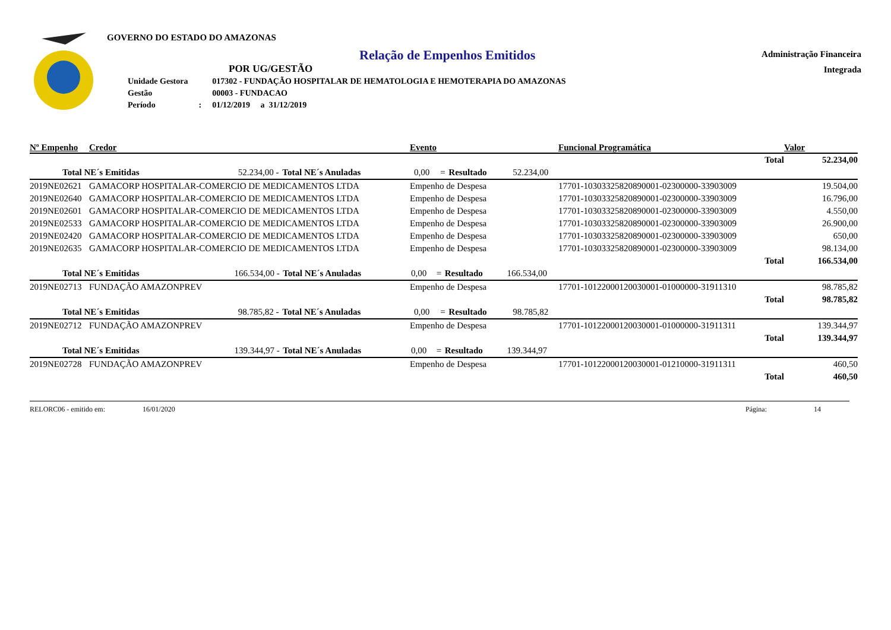GOVERNO DO ESTADO DO AMAZONAS
Relação de Empenhos Emitidos
POR UG/GESTÃO
| Unidade Gestora | | 017302 - FUNDAÇÃO HOSPITALAR DE HEMATOLOGIA E HEMOTERAPIA DO AMAZONAS |
| Gestão | | 00003 - FUNDACAO |
| Período | : | 01/12/2019 a 31/12/2019 |
Administração Financeira
Integrada
| Nº Empenho | Credor | Evento | Funcional Programática | Valor |
| --- | --- | --- | --- | --- |
| | | | Total | 52.234,00 |
| Total NE´s Emitidas | 52.234,00 | - | Total NE´s Anuladas | 0,00 | = | Resultado | 52.234,00 | |
| 2019NE02621 | GAMACORP HOSPITALAR-COMERCIO DE MEDICAMENTOS LTDA | Empenho de Despesa | 17701-10303325820890001-02300000-33903009 | 19.504,00 |
| 2019NE02640 | GAMACORP HOSPITALAR-COMERCIO DE MEDICAMENTOS LTDA | Empenho de Despesa | 17701-10303325820890001-02300000-33903009 | 16.796,00 |
| 2019NE02601 | GAMACORP HOSPITALAR-COMERCIO DE MEDICAMENTOS LTDA | Empenho de Despesa | 17701-10303325820890001-02300000-33903009 | 4.550,00 |
| 2019NE02533 | GAMACORP HOSPITALAR-COMERCIO DE MEDICAMENTOS LTDA | Empenho de Despesa | 17701-10303325820890001-02300000-33903009 | 26.900,00 |
| 2019NE02420 | GAMACORP HOSPITALAR-COMERCIO DE MEDICAMENTOS LTDA | Empenho de Despesa | 17701-10303325820890001-02300000-33903009 | 650,00 |
| 2019NE02635 | GAMACORP HOSPITALAR-COMERCIO DE MEDICAMENTOS LTDA | Empenho de Despesa | 17701-10303325820890001-02300000-33903009 | 98.134,00 |
| | | | Total | 166.534,00 |
| Total NE´s Emitidas | 166.534,00 | - | Total NE´s Anuladas | 0,00 | = | Resultado | 166.534,00 | |
| 2019NE02713 | FUNDAÇÃO AMAZONPREV | Empenho de Despesa | 17701-10122000120030001-01000000-31911310 | 98.785,82 |
| | | | Total | 98.785,82 |
| Total NE´s Emitidas | 98.785,82 | - | Total NE´s Anuladas | 0,00 | = | Resultado | 98.785,82 | |
| 2019NE02712 | FUNDAÇÃO AMAZONPREV | Empenho de Despesa | 17701-10122000120030001-01000000-31911311 | 139.344,97 |
| | | | Total | 139.344,97 |
| Total NE´s Emitidas | 139.344,97 | - | Total NE´s Anuladas | 0,00 | = | Resultado | 139.344,97 | |
| 2019NE02728 | FUNDAÇÃO AMAZONPREV | Empenho de Despesa | 17701-10122000120030001-01210000-31911311 | 460,50 |
| | | | Total | 460,50 |
RELORC06 - emitido em: 16/01/2020 Página: 14